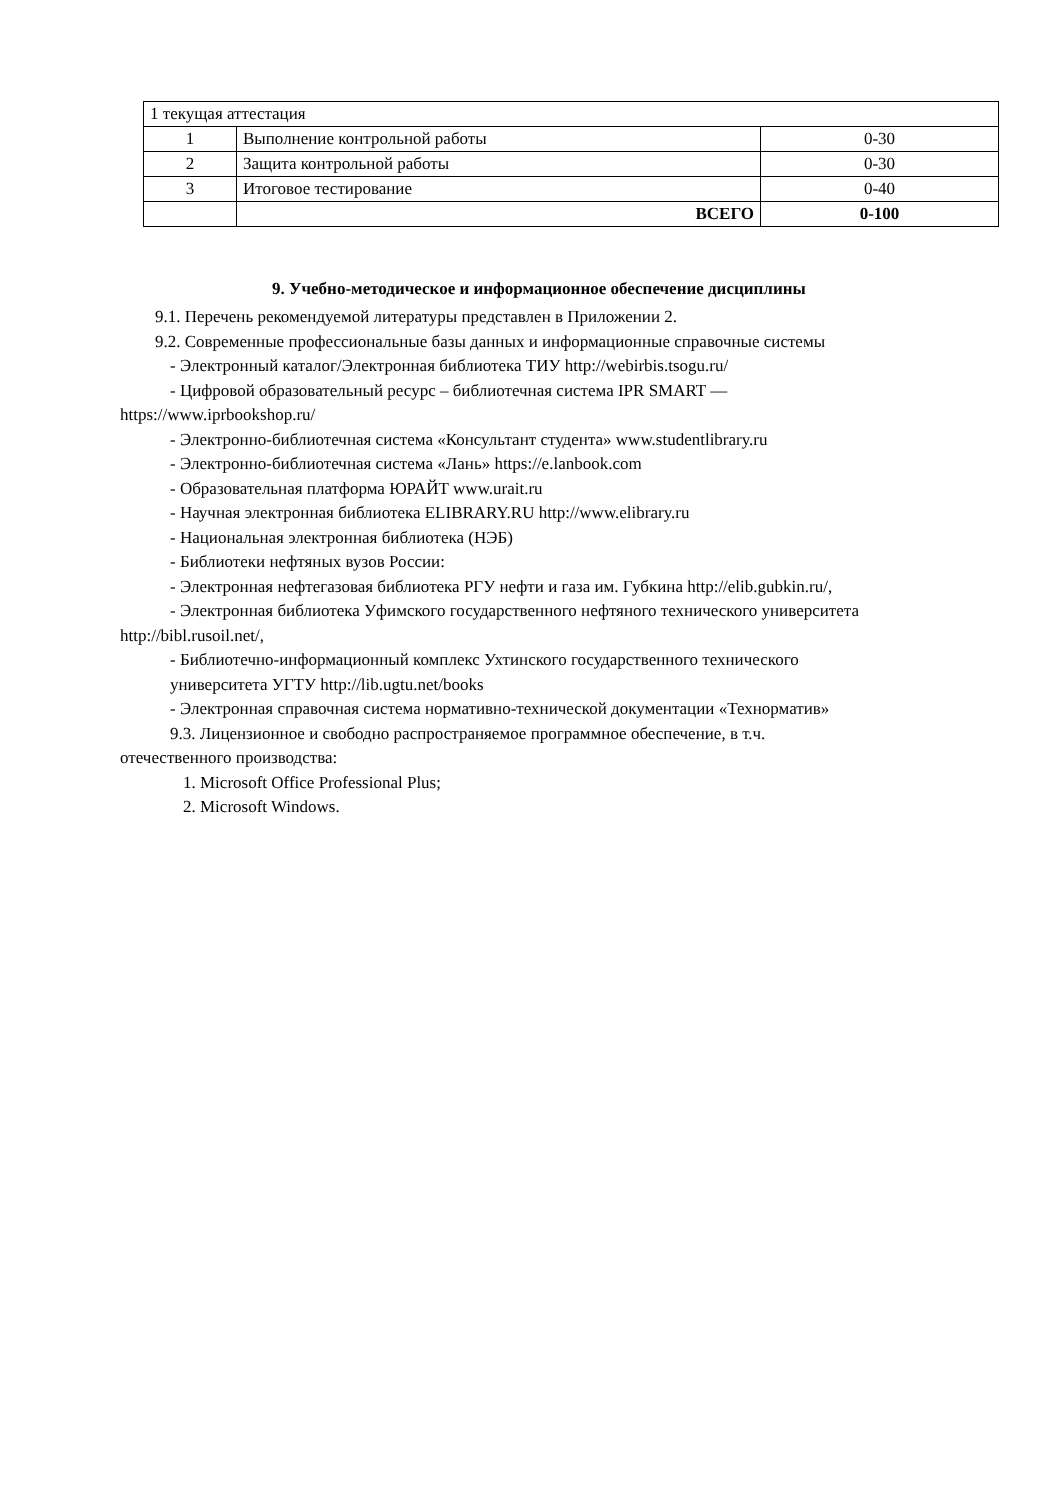| 1 текущая аттестация | | |
| 1 | Выполнение контрольной работы | 0-30 |
| 2 | Защита контрольной работы | 0-30 |
| 3 | Итоговое тестирование | 0-40 |
| | ВСЕГО | 0-100 |
9. Учебно-методическое и информационное обеспечение дисциплины
9.1. Перечень рекомендуемой литературы представлен в Приложении 2.
9.2. Современные профессиональные базы данных и информационные справочные системы
- Электронный каталог/Электронная библиотека ТИУ http://webirbis.tsogu.ru/
- Цифровой образовательный ресурс – библиотечная система IPR SMART —
https://www.iprbookshop.ru/
- Электронно-библиотечная система «Консультант студента» www.studentlibrary.ru
- Электронно-библиотечная система «Лань» https://e.lanbook.com
- Образовательная платформа ЮРАЙТ www.urait.ru
- Научная электронная библиотека ELIBRARY.RU http://www.elibrary.ru
- Национальная электронная библиотека (НЭБ)
- Библиотеки нефтяных вузов России:
- Электронная нефтегазовая библиотека РГУ нефти и газа им. Губкина http://elib.gubkin.ru/,
- Электронная библиотека Уфимского государственного нефтяного технического университета
http://bibl.rusoil.net/,
- Библиотечно-информационный комплекс Ухтинского государственного технического
университета УГТУ http://lib.ugtu.net/books
- Электронная справочная система нормативно-технической документации «Технорматив»
9.3. Лицензионное и свободно распространяемое программное обеспечение, в т.ч.
отечественного производства:
1. Microsoft Office Professional Plus;
2. Microsoft Windows.